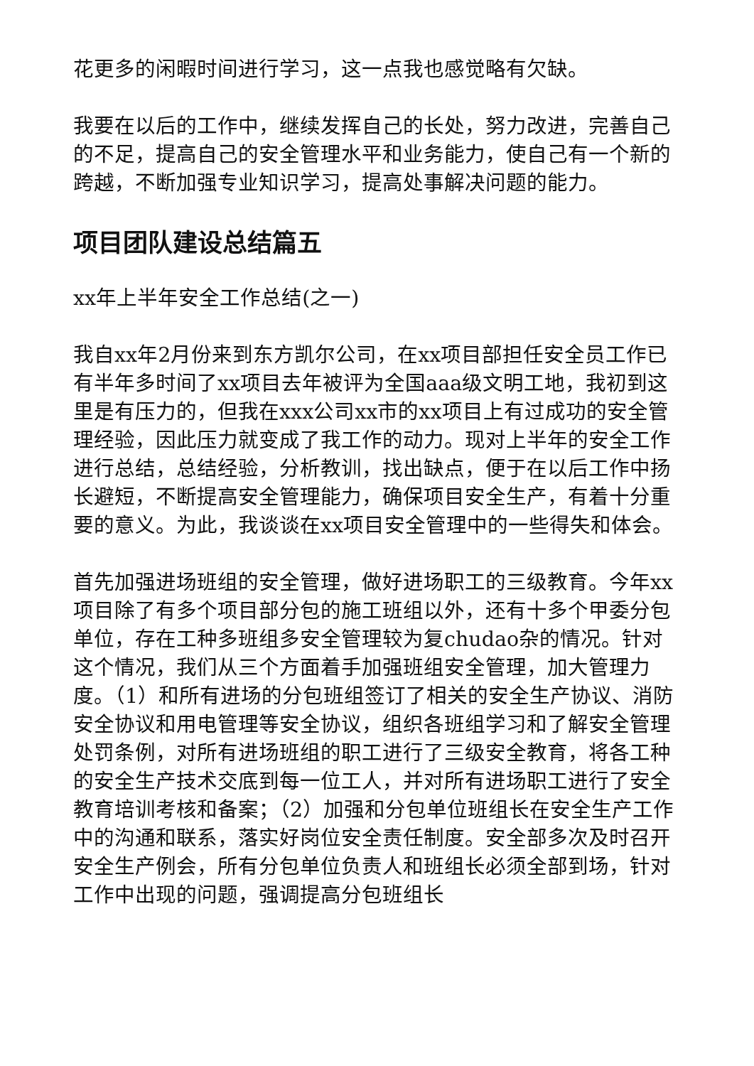花更多的闲暇时间进行学习，这一点我也感觉略有欠缺。
我要在以后的工作中，继续发挥自己的长处，努力改进，完善自己的不足，提高自己的安全管理水平和业务能力，使自己有一个新的跨越，不断加强专业知识学习，提高处事解决问题的能力。
项目团队建设总结篇五
xx年上半年安全工作总结(之一)
我自xx年2月份来到东方凯尔公司，在xx项目部担任安全员工作已有半年多时间了xx项目去年被评为全国aaa级文明工地，我初到这里是有压力的，但我在xxx公司xx市的xx项目上有过成功的安全管理经验，因此压力就变成了我工作的动力。现对上半年的安全工作进行总结，总结经验，分析教训，找出缺点，便于在以后工作中扬长避短，不断提高安全管理能力，确保项目安全生产，有着十分重要的意义。为此，我谈谈在xx项目安全管理中的一些得失和体会。
首先加强进场班组的安全管理，做好进场职工的三级教育。今年xx项目除了有多个项目部分包的施工班组以外，还有十多个甲委分包单位，存在工种多班组多安全管理较为复chudao杂的情况。针对这个情况，我们从三个方面着手加强班组安全管理，加大管理力度。（1）和所有进场的分包班组签订了相关的安全生产协议、消防安全协议和用电管理等安全协议，组织各班组学习和了解安全管理处罚条例，对所有进场班组的职工进行了三级安全教育，将各工种的安全生产技术交底到每一位工人，并对所有进场职工进行了安全教育培训考核和备案；（2）加强和分包单位班组长在安全生产工作中的沟通和联系，落实好岗位安全责任制度。安全部多次及时召开安全生产例会，所有分包单位负责人和班组长必须全部到场，针对工作中出现的问题，强调提高分包班组长